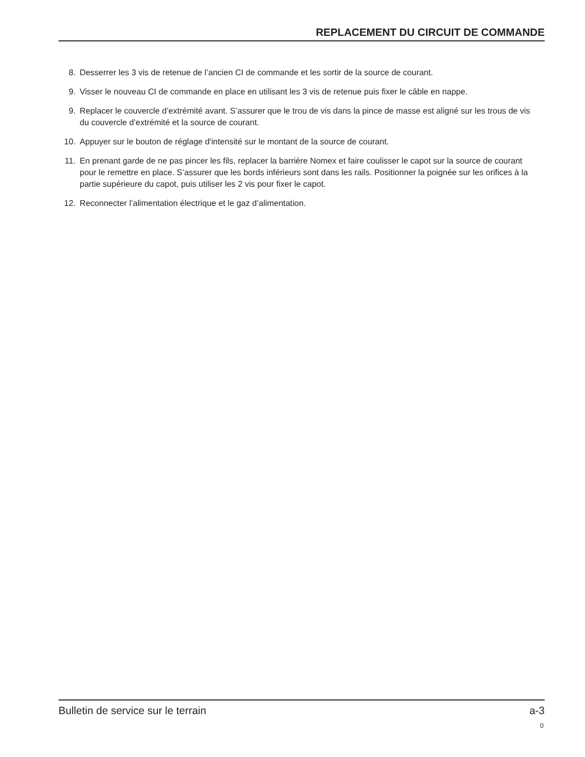REPLACEMENT DU CIRCUIT DE COMMANDE
8. Desserrer les 3 vis de retenue de l’ancien CI de commande et les sortir de la source de courant.
9. Visser le nouveau CI de commande en place en utilisant les 3 vis de retenue puis fixer le câble en nappe.
9. Replacer le couvercle d’extrémité avant. S’assurer que le trou de vis dans la pince de masse est aligné sur les trous de vis du couvercle d’extrémité et la source de courant.
10. Appuyer sur le bouton de réglage d'intensité sur le montant de la source de courant.
11. En prenant garde de ne pas pincer les fils, replacer la barrière Nomex et faire coulisser le capot sur la source de courant pour le remettre en place. S’assurer que les bords inférieurs sont dans les rails. Positionner la poignée sur les orifices à la partie supérieure du capot, puis utiliser les 2 vis pour fixer le capot.
12. Reconnecter l’alimentation électrique et le gaz d’alimentation.
Bulletin de service sur le terrain a-3
0